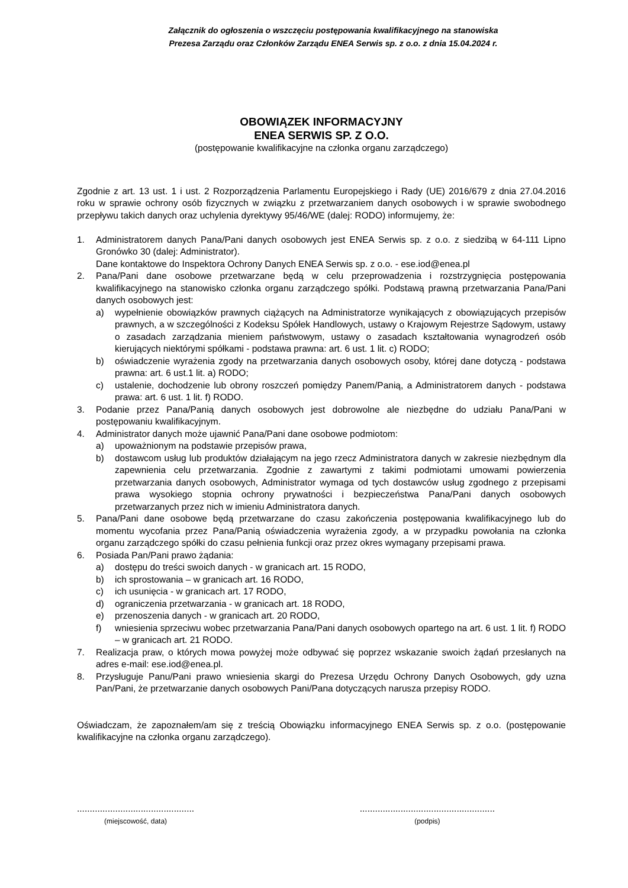Załącznik do ogłoszenia o wszczęciu postępowania kwalifikacyjnego na stanowiska
Prezesa Zarządu oraz Członków Zarządu ENEA Serwis sp. z o.o. z dnia 15.04.2024 r.
OBOWIĄZEK INFORMACYJNY
ENEA SERWIS SP. Z O.O.
(postępowanie kwalifikacyjne na członka organu zarządczego)
Zgodnie z art. 13 ust. 1 i ust. 2 Rozporządzenia Parlamentu Europejskiego i Rady (UE) 2016/679 z dnia 27.04.2016 roku w sprawie ochrony osób fizycznych w związku z przetwarzaniem danych osobowych i w sprawie swobodnego przepływu takich danych oraz uchylenia dyrektywy 95/46/WE (dalej: RODO) informujemy, że:
1. Administratorem danych Pana/Pani danych osobowych jest ENEA Serwis sp. z o.o. z siedzibą w 64-111 Lipno Gronówko 30 (dalej: Administrator).
Dane kontaktowe do Inspektora Ochrony Danych ENEA Serwis sp. z o.o. - ese.iod@enea.pl
2. Pana/Pani dane osobowe przetwarzane będą w celu przeprowadzenia i rozstrzygnięcia postępowania kwalifikacyjnego na stanowisko członka organu zarządczego spółki. Podstawą prawną przetwarzania Pana/Pani danych osobowych jest:
a) wypełnienie obowiązków prawnych ciążących na Administratorze wynikających z obowiązujących przepisów prawnych, a w szczególności z Kodeksu Spółek Handlowych, ustawy o Krajowym Rejestrze Sądowym, ustawy o zasadach zarządzania mieniem państwowym, ustawy o zasadach kształtowania wynagrodzeń osób kierujących niektórymi spółkami - podstawa prawna: art. 6 ust. 1 lit. c) RODO;
b) oświadczenie wyrażenia zgody na przetwarzania danych osobowych osoby, której dane dotyczą - podstawa prawna: art. 6 ust.1 lit. a) RODO;
c) ustalenie, dochodzenie lub obrony roszczeń pomiędzy Panem/Panią, a Administratorem danych - podstawa prawa: art. 6 ust. 1 lit. f) RODO.
3. Podanie przez Pana/Panią danych osobowych jest dobrowolne ale niezbędne do udziału Pana/Pani w postępowaniu kwalifikacyjnym.
4. Administrator danych może ujawnić Pana/Pani dane osobowe podmiotom:
a) upoważnionym na podstawie przepisów prawa,
b) dostawcom usług lub produktów działającym na jego rzecz Administratora danych w zakresie niezbędnym dla zapewnienia celu przetwarzania. Zgodnie z zawartymi z takimi podmiotami umowami powierzenia przetwarzania danych osobowych, Administrator wymaga od tych dostawców usług zgodnego z przepisami prawa wysokiego stopnia ochrony prywatności i bezpieczeństwa Pana/Pani danych osobowych przetwarzanych przez nich w imieniu Administratora danych.
5. Pana/Pani dane osobowe będą przetwarzane do czasu zakończenia postępowania kwalifikacyjnego lub do momentu wycofania przez Pana/Panią oświadczenia wyrażenia zgody, a w przypadku powołania na członka organu zarządczego spółki do czasu pełnienia funkcji oraz przez okres wymagany przepisami prawa.
6. Posiada Pan/Pani prawo żądania:
a) dostępu do treści swoich danych - w granicach art. 15 RODO,
b) ich sprostowania – w granicach art. 16 RODO,
c) ich usunięcia - w granicach art. 17 RODO,
d) ograniczenia przetwarzania - w granicach art. 18 RODO,
e) przenoszenia danych - w granicach art. 20 RODO,
f) wniesienia sprzeciwu wobec przetwarzania Pana/Pani danych osobowych opartego na art. 6 ust. 1 lit. f) RODO – w granicach art. 21 RODO.
7. Realizacja praw, o których mowa powyżej może odbywać się poprzez wskazanie swoich żądań przesłanych na adres e-mail: ese.iod@enea.pl.
8. Przysługuje Panu/Pani prawo wniesienia skargi do Prezesa Urzędu Ochrony Danych Osobowych, gdy uzna Pan/Pani, że przetwarzanie danych osobowych Pani/Pana dotyczących narusza przepisy RODO.
Oświadczam, że zapoznałem/am się z treścią Obowiązku informacyjnego ENEA Serwis sp. z o.o. (postępowanie kwalifikacyjne na członka organu zarządczego).
..............................................
(miejscowość, data)
.....................................................
(podpis)